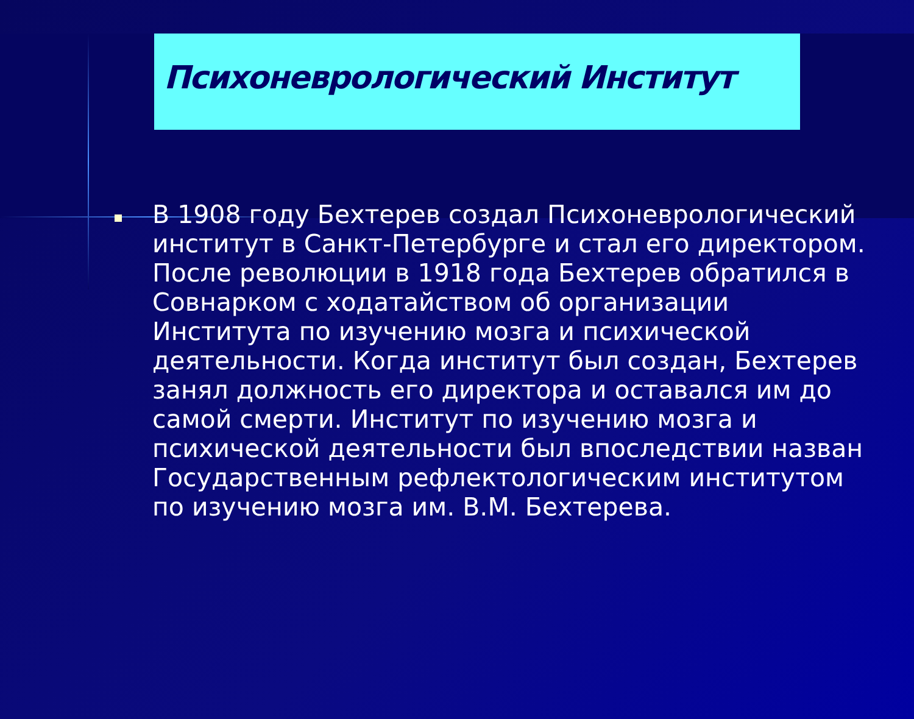Психоневрологический Институт
В 1908 году Бехтерев создал Психоневрологический институт в Санкт-Петербурге и стал его директором. После революции в 1918 года Бехтерев обратился в Совнарком с ходатайством об организации Института по изучению мозга и психической деятельности. Когда институт был создан, Бехтерев занял должность его директора и оставался им до самой смерти. Институт по изучению мозга и психической деятельности был впоследствии назван Государственным рефлектологическим институтом по изучению мозга им. В.М. Бехтерева.